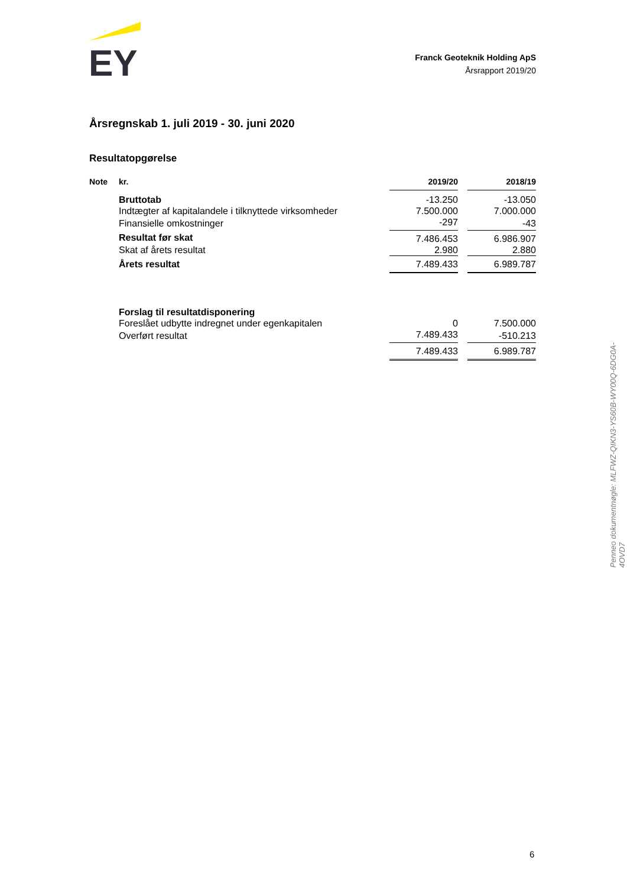EY
Franck Geoteknik Holding ApS
Årsrapport 2019/20
Årsregnskab 1. juli 2019 - 30. juni 2020
Resultatopgørelse
| Note | kr. | 2019/20 | | 2018/19 |
| --- | --- | --- | --- | --- |
| | Bruttotab | -13.250 | | -13.050 |
| | Indtægter af kapitalandele i tilknyttede virksomheder | 7.500.000 | | 7.000.000 |
| | Finansielle omkostninger | -297 | | -43 |
| | Resultat før skat | 7.486.453 | | 6.986.907 |
| | Skat af årets resultat | 2.980 | | 2.880 |
| | Årets resultat | 7.489.433 | | 6.989.787 |
| | Forslag til resultatdisponering | | | |
| | Foreslået udbytte indregnet under egenkapitalen | 0 | | 7.500.000 |
| | Overført resultat | 7.489.433 | | -510.213 |
| | | 7.489.433 | | 6.989.787 |
Penneo dokumentnøgle: MLFWZ-QIKN3-YS60B-WY00Q-6DG0A-4OVD7
6